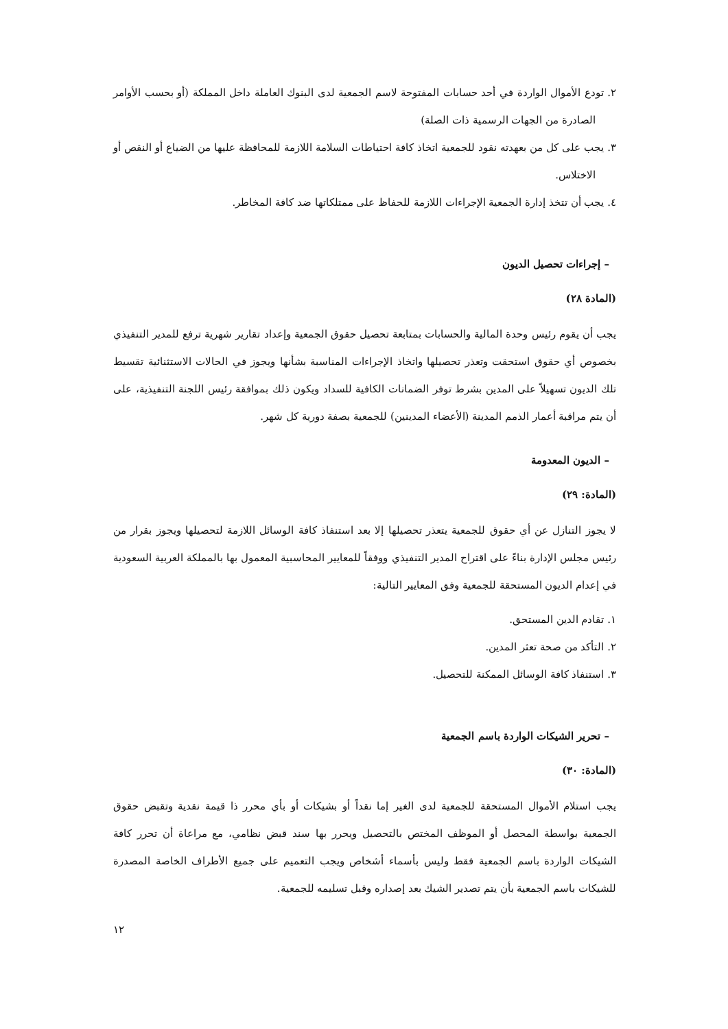٢. تودع الأموال الواردة في أحد حسابات المفتوحة لاسم الجمعية لدى البنوك العاملة داخل المملكة (أو بحسب الأوامر الصادرة من الجهات الرسمية ذات الصلة)
٣. يجب على كل من بعهدته نقود للجمعية اتخاذ كافة احتياطات السلامة اللازمة للمحافظة عليها من الضياع أو النقص أو الاختلاس.
٤. يجب أن تتخذ إدارة الجمعية الإجراءات اللازمة للحفاظ على ممتلكاتها ضد كافة المخاطر.
– إجراءات تحصيل الديون
(المادة ٢٨)
يجب أن يقوم رئيس وحدة المالية والحسابات بمتابعة تحصيل حقوق الجمعية وإعداد تقارير شهرية ترفع للمدير التنفيذي بخصوص أي حقوق استحقت وتعذر تحصيلها واتخاذ الإجراءات المناسبة بشأنها ويجوز في الحالات الاستثنائية تقسيط تلك الديون تسهيلاً على المدين بشرط توفر الضمانات الكافية للسداد ويكون ذلك بموافقة رئيس اللجنة التنفيذية، على أن يتم مراقبة أعمار الذمم المدينة (الأعضاء المدينين) للجمعية بصفة دورية كل شهر.
– الديون المعدومة
(المادة: ٢٩)
لا يجوز التنازل عن أي حقوق للجمعية يتعذر تحصيلها إلا بعد استنفاذ كافة الوسائل اللازمة لتحصيلها ويجوز بقرار من رئيس مجلس الإدارة بناءً على اقتراح المدير التنفيذي ووفقاً للمعايير المحاسبية المعمول بها بالمملكة العربية السعودية في إعدام الديون المستحقة للجمعية وفق المعايير التالية:
١. تقادم الدين المستحق.
٢. التأكد من صحة تعثر المدين.
٣. استنفاذ كافة الوسائل الممكنة للتحصيل.
– تحرير الشيكات الواردة باسم الجمعية
(المادة: ٣٠)
يجب استلام الأموال المستحقة للجمعية لدى الغير إما نقداً أو بشيكات أو بأي محرر ذا قيمة نقدية وتقبض حقوق الجمعية بواسطة المحصل أو الموظف المختص بالتحصيل ويحرر بها سند قبض نظامي، مع مراعاة أن تحرر كافة الشيكات الواردة باسم الجمعية فقط وليس بأسماء أشخاص ويجب التعميم على جميع الأطراف الخاصة المصدرة للشيكات باسم الجمعية بأن يتم تصدير الشيك بعد إصداره وقبل تسليمه للجمعية.
١٢